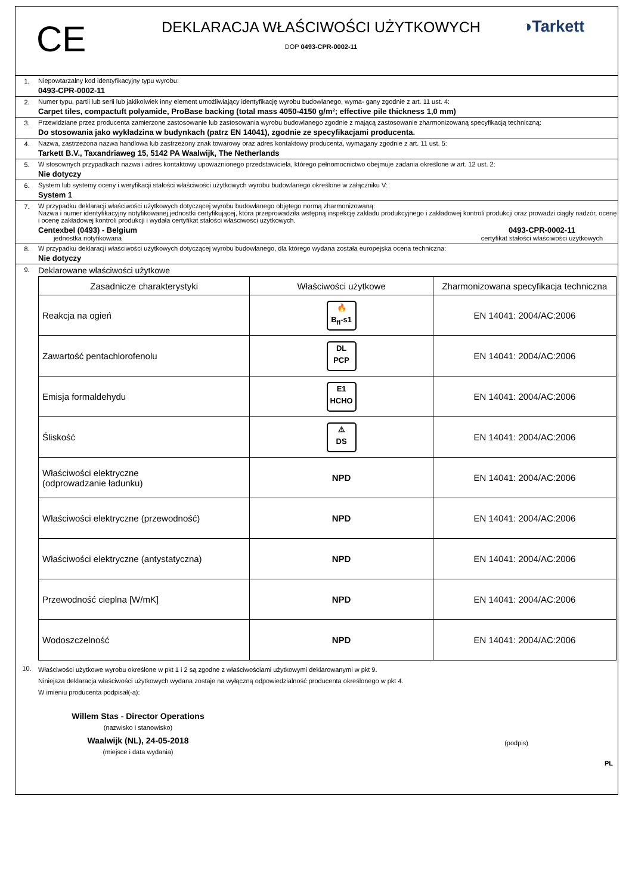CE
DEKLARACJA WŁAŚCIWOŚCI UŻYTKOWYCH
DOP 0493-CPR-0002-11
◑Tarkett
1. Niepowtarzalny kod identyfikacyjny typu wyrobu:
0493-CPR-0002-11
2. Numer typu, partii lub serii lub jakikolwiek inny element umożliwiający identyfikację wyrobu budowlanego, wyma- gany zgodnie z art. 11 ust. 4:
Carpet tiles, compactuft polyamide, ProBase backing (total mass 4050-4150 g/m²; effective pile thickness 1,0 mm)
3. Przewidziane przez producenta zamierzone zastosowanie lub zastosowania wyrobu budowlanego zgodnie z mającą zastosowanie zharmonizowaną specyfikacją techniczną:
Do stosowania jako wykładzina w budynkach (patrz EN 14041), zgodnie ze specyfikacjami producenta.
4. Nazwa, zastrzeżona nazwa handlowa lub zastrzeżony znak towarowy oraz adres kontaktowy producenta, wymagany zgodnie z art. 11 ust. 5:
Tarkett B.V., Taxandriaweg 15, 5142 PA Waalwijk, The Netherlands
5. W stosownych przypadkach nazwa i adres kontaktowy upoważnionego przedstawiciela, którego pełnomocnictwo obejmuje zadania określone w art. 12 ust. 2:
Nie dotyczy
6. System lub systemy oceny i weryfikacji stałości właściwości użytkowych wyrobu budowlanego określone w załączniku V:
System 1
7. W przypadku deklaracji właściwości użytkowych dotyczącej wyrobu budowlanego objętego normą zharmonizowaną:
Nazwa i numer identyfikacyjny notyfikowanej jednostki certyfikującej, która przeprowadziła wstępną inspekcję zakładu produkcyjnego i zakładowej kontroli produkcji oraz prowadzi ciągły nadzór, ocenę i ocenę zakładowej kontroli produkcji i wydała certyfikat stałości właściwości użytkowych.
Centexbel (0493) - Belgium
jednostka notyfikowana
0493-CPR-0002-11
certyfikat stałości właściwości użytkowych
8. W przypadku deklaracji właściwości użytkowych dotyczącej wyrobu budowlanego, dla którego wydana została europejska ocena techniczna:
Nie dotyczy
9.
Deklarowane właściwości użytkowe
| Zasadnicze charakterystyki | Właściwości użytkowe | Zharmonizowana specyfikacja techniczna |
| --- | --- | --- |
| Reakcja na ogień | 🔥 B<sub>fl</sub>-s1 | EN 14041: 2004/AC:2006 |
| Zawartość pentachlorofenolu | DL PCP | EN 14041: 2004/AC:2006 |
| Emisja formaldehydu | E1 HCHO | EN 14041: 2004/AC:2006 |
| Śliskość | ⚠ DS | EN 14041: 2004/AC:2006 |
| Właściwości elektryczne (odprowadzanie ładunku) | NPD | EN 14041: 2004/AC:2006 |
| Właściwości elektryczne (przewodność) | NPD | EN 14041: 2004/AC:2006 |
| Właściwości elektryczne (antystatyczna) | NPD | EN 14041: 2004/AC:2006 |
| Przewodność cieplna [W/mK] | NPD | EN 14041: 2004/AC:2006 |
| Wodoszczelność | NPD | EN 14041: 2004/AC:2006 |
10.
Właściwości użytkowe wyrobu określone w pkt 1 i 2 są zgodne z właściwościami użytkowymi deklarowanymi w pkt 9.
Niniejsza deklaracja właściwości użytkowych wydana zostaje na wyłączną odpowiedzialność producenta określonego w pkt 4.
W imieniu producenta podpisał(-a):
Willem Stas - Director Operations
(nazwisko i stanowisko)
Waalwijk (NL), 24-05-2018
(miejsce i data wydania)
(podpis)
PL